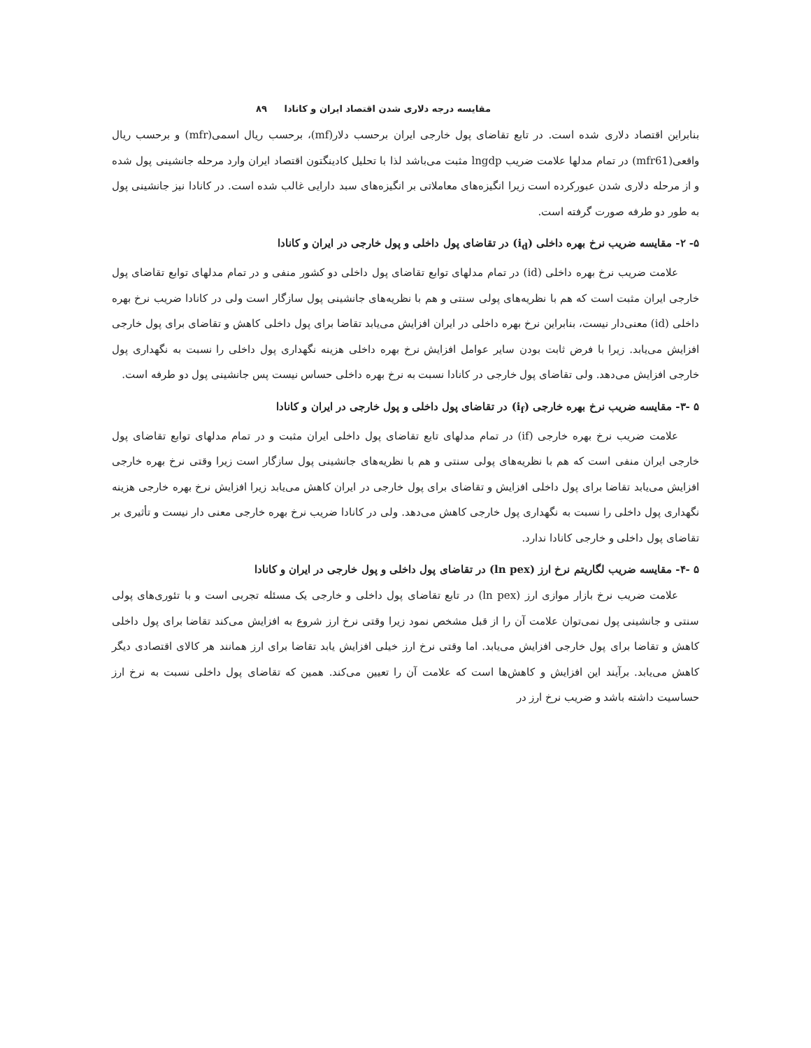مقایسه درجه دلاری شدن اقتصاد ایران و کانادا ۸۹
بنابراین اقتصاد دلاری شده است. در تابع تقاضای پول خارجی ایران برحسب دلار(mf)، برحسب ریال اسمی(mfr) و برحسب ریال واقعی(mfr61) در تمام مدلها علامت ضریب lngdp مثبت می‌باشد لذا با تحلیل کادینگتون اقتصاد ایران وارد مرحله جانشینی پول شده و از مرحله دلاری شدن عبورکرده است زیرا انگیزه‌های معاملاتی بر انگیزه‌های سبد دارایی غالب شده است. در کانادا نیز جانشینی پول به طور دو طرفه صورت گرفته است.
۵- ۲- مقایسه ضریب نرخ بهره داخلی (i<sub>d</sub>) در تقاضای پول داخلی و پول خارجی در ایران و کانادا
علامت ضریب نرخ بهره داخلی (id) در تمام مدلهای توابع تقاضای پول داخلی دو کشور منفی و در تمام مدلهای توابع تقاضای پول خارجی ایران مثبت است که هم با نظریه‌های پولی سنتی و هم با نظریه‌های جانشینی پول سازگار است ولی در کانادا ضریب نرخ بهره داخلی (id) معنی‌دار نیست، بنابراین نرخ بهره داخلی در ایران افزایش می‌یابد تقاضا برای پول داخلی کاهش و تقاضای برای پول خارجی افزایش می‌یابد. زیرا با فرض ثابت بودن سایر عوامل افزایش نرخ بهره داخلی هزینه نگهداری پول داخلی را نسبت به نگهداری پول خارجی افزایش می‌دهد. ولی تقاضای پول خارجی در کانادا نسبت به نرخ بهره داخلی حساس نیست پس جانشینی پول دو طرفه است.
۵ -۳- مقایسه ضریب نرخ بهره خارجی (i<sub>f</sub>) در تقاضای پول داخلی و پول خارجی در ایران و کانادا
علامت ضریب نرخ بهره خارجی (if) در تمام مدلهای تابع تقاضای پول داخلی ایران مثبت و در تمام مدلهای توابع تقاضای پول خارجی ایران منفی است که هم با نظریه‌های پولی سنتی و هم با نظریه‌های جانشینی پول سازگار است زیرا وقتی نرخ بهره خارجی افزایش می‌یابد تقاضا برای پول داخلی افزایش و تقاضای برای پول خارجی در ایران کاهش می‌یابد زیرا افزایش نرخ بهره خارجی هزینه نگهداری پول داخلی را نسبت به نگهداری پول خارجی کاهش می‌دهد. ولی در کانادا ضریب نرخ بهره خارجی معنی دار نیست و تأثیری بر تقاضای پول داخلی و خارجی کانادا ندارد.
۵ -۴- مقایسه ضریب لگاریتم نرخ ارز (ln pex) در تقاضای پول داخلی و پول خارجی در ایران و کانادا
علامت ضریب نرخ بازار موازی ارز (ln pex) در تابع تقاضای پول داخلی و خارجی یک مسئله تجربی است و با تئوری‌های پولی سنتی و جانشینی پول نمی‌توان علامت آن را از قبل مشخص نمود زیرا وقتی نرخ ارز شروع به افزایش می‌کند تقاضا برای پول داخلی کاهش و تقاضا برای پول خارجی افزایش می‌یابد. اما وقتی نرخ ارز خیلی افزایش یابد تقاضا برای ارز همانند هر کالای اقتصادی دیگر کاهش می‌یابد. برآیند این افزایش و کاهش‌ها است که علامت آن را تعیین می‌کند. همین که تقاضای پول داخلی نسبت به نرخ ارز حساسیت داشته باشد و ضریب نرخ ارز در